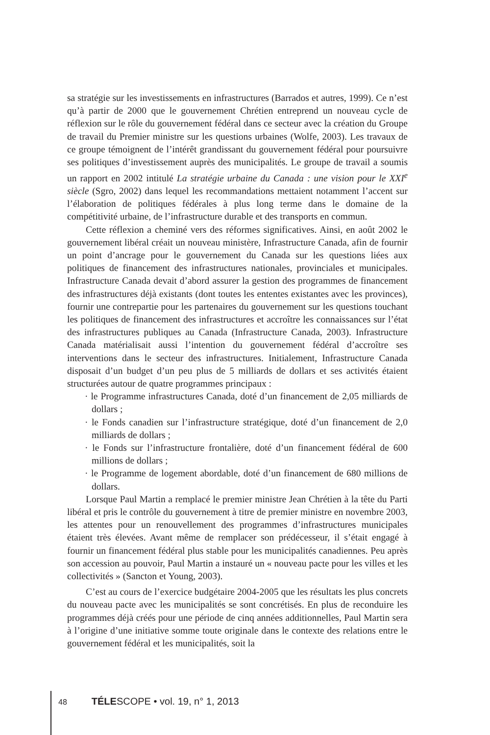sa stratégie sur les investissements en infrastructures (Barrados et autres, 1999). Ce n’est qu’à partir de 2000 que le gouvernement Chrétien entreprend un nouveau cycle de réflexion sur le rôle du gouvernement fédéral dans ce secteur avec la création du Groupe de travail du Premier ministre sur les questions urbaines (Wolfe, 2003). Les travaux de ce groupe témoignent de l’intérêt grandissant du gouvernement fédéral pour poursuivre ses politiques d’investissement auprès des municipalités. Le groupe de travail a soumis un rapport en 2002 intitulé La stratégie urbaine du Canada : une vision pour le XXI<sup>e</sup> siècle (Sgro, 2002) dans lequel les recommandations mettaient notamment l’accent sur l’élaboration de politiques fédérales à plus long terme dans le domaine de la compétitivité urbaine, de l’infrastructure durable et des transports en commun.
Cette réflexion a cheminé vers des réformes significatives. Ainsi, en août 2002 le gouvernement libéral créait un nouveau ministère, Infrastructure Canada, afin de fournir un point d’ancrage pour le gouvernement du Canada sur les questions liées aux politiques de financement des infrastructures nationales, provinciales et municipales. Infrastructure Canada devait d’abord assurer la gestion des programmes de financement des infrastructures déjà existants (dont toutes les ententes existantes avec les provinces), fournir une contrepartie pour les partenaires du gouvernement sur les questions touchant les politiques de financement des infrastructures et accroître les connaissances sur l’état des infrastructures publiques au Canada (Infrastructure Canada, 2003). Infrastructure Canada matérialisait aussi l’intention du gouvernement fédéral d’accroître ses interventions dans le secteur des infrastructures. Initialement, Infrastructure Canada disposait d’un budget d’un peu plus de 5 milliards de dollars et ses activités étaient structurées autour de quatre programmes principaux :
· le Programme infrastructures Canada, doté d’un financement de 2,05 milliards de dollars ;
· le Fonds canadien sur l’infrastructure stratégique, doté d’un financement de 2,0 milliards de dollars ;
· le Fonds sur l’infrastructure frontalière, doté d’un financement fédéral de 600 millions de dollars ;
· le Programme de logement abordable, doté d’un financement de 680 millions de dollars.
Lorsque Paul Martin a remplacé le premier ministre Jean Chrétien à la tête du Parti libéral et pris le contrôle du gouvernement à titre de premier ministre en novembre 2003, les attentes pour un renouvellement des programmes d’infrastructures municipales étaient très élevées. Avant même de remplacer son prédécesseur, il s’était engagé à fournir un financement fédéral plus stable pour les municipalités canadiennes. Peu après son accession au pouvoir, Paul Martin a instauré un « nouveau pacte pour les villes et les collectivités » (Sancton et Young, 2003).
C’est au cours de l’exercice budgétaire 2004-2005 que les résultats les plus concrets du nouveau pacte avec les municipalités se sont concrétisés. En plus de reconduire les programmes déjà créés pour une période de cinq années additionnelles, Paul Martin sera à l’origine d’une initiative somme toute originale dans le contexte des relations entre le gouvernement fédéral et les municipalités, soit la
48 TÉLESCOPE • vol. 19, n° 1, 2013